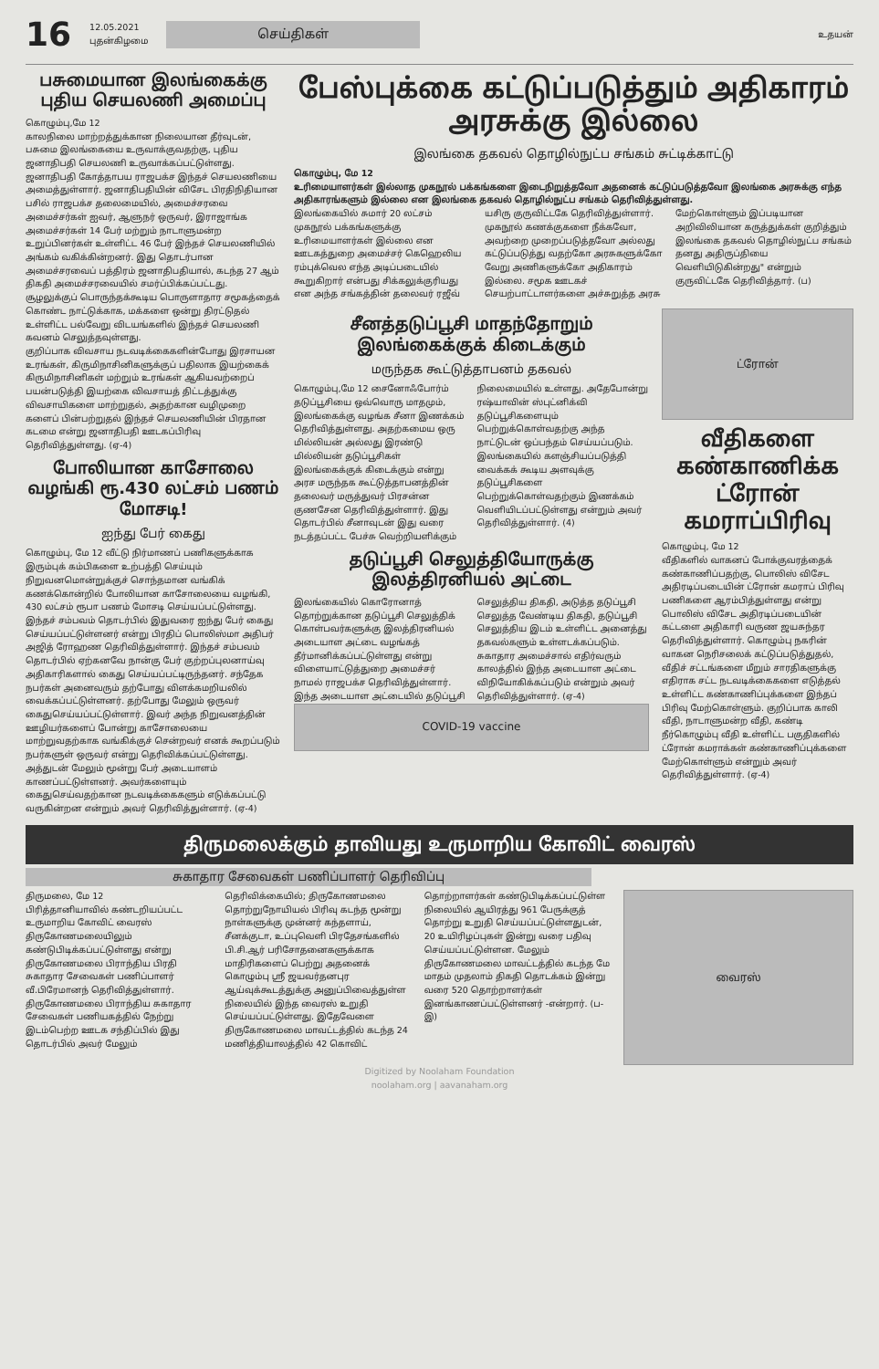16 12.05.2021
புதன்கிழமை செய்திகள் உதயன்
பசுமையான இலங்கைக்கு புதிய செயலணி அமைப்பு
கொழும்பு,மே 12
காலநிலை மாற்றத்துக்கான நிலையான தீர்வுடன், பசுமை இலங்கையை உருவாக்குவதற்கு, புதிய ஜனாதிபதி செயலணி உருவாக்கப்பட்டுள்ளது. ஜனாதிபதி கோத்தாபய ராஜபக்ச இந்தச் செயலணியை அமைத்துள்ளார். ஜனாதிபதியின் விசேட பிரதிநிதியான பசில் ராஜபக்ச தலைமையில், அமைச்சரவை அமைச்சர்கள் ஐவர், ஆளுநர் ஒருவர், இராஜாங்க அமைச்சர்கள் 14 பேர் மற்றும் நாடாளுமன்ற உறுப்பினர்கள் உள்ளிட்ட 46 பேர் இந்தச் செயலணியில் அங்கம் வகிக்கின்றனர். இது தொடர்பான அமைச்சரவைப் பத்திரம் ஜனாதிபதியால், கடந்த 27 ஆம் திகதி அமைச்சரவையில் சமர்ப்பிக்கப்பட்டது.
சூழலுக்குப் பொருந்தக்கூடிய பொருளாதார சமூகத்தைக் கொண்ட நாட்டுக்காக, மக்களை ஒன்று திரட்டுதல் உள்ளிட்ட பல்வேறு விடயங்களில் இந்தச் செயலணி கவனம் செலுத்தவுள்ளது.
குறிப்பாக விவசாய நடவடிக்கைகளின்போது இரசாயன உரங்கள், கிருமிநாசினிகளுக்குப் பதிலாக இயற்கைக் கிருமிநாசினிகள் மற்றும் உரங்கள் ஆகியவற்றைப் பயன்படுத்தி இயற்கை விவசாயத் திட்டத்துக்கு விவசாயிகளை மாற்றுதல், அதற்கான வழிமுறை களைப் பின்பற்றுதல் இந்தச் செயலணியின் பிரதான கடமை என்று ஜனாதிபதி ஊடகப்பிரிவு தெரிவித்துள்ளது. (ஏ-4)
போலியான காசோலை வழங்கி ரூ.430 லட்சம் பணம் மோசடி!
ஐந்து பேர் கைது
கொழும்பு, மே 12 வீட்டு நிர்மாணப் பணிகளுக்காக இரும்புக் கம்பிகளை உற்பத்தி செய்யும் நிறுவனமொன்றுக்குச் சொந்தமான வங்கிக் கணக்கொன்றில் போலியான காசோலையை வழங்கி, 430 லட்சம் ரூபா பணம் மோசடி செய்யப்பட்டுள்ளது.
இந்தச் சம்பவம் தொடர்பில் இதுவரை ஐந்து பேர் கைது செய்யப்பட்டுள்ளனர் என்று பிரதிப் பொலிஸ்மா அதிபர் அஜித் ரோஹண தெரிவித்துள்ளார். இந்தச் சம்பவம் தொடர்பில் ஏற்கனவே நான்கு பேர் குற்றப்புலனாய்வு அதிகாரிகளால் கைது செய்யப்பட்டிருந்தனர். சந்தேக நபர்கள் அனைவரும் தற்போது விளக்கமறியலில் வைக்கப்பட்டுள்ளனர். தற்போது மேலும் ஒருவர் கைதுசெய்யப்பட்டுள்ளார். இவர் அந்த நிறுவனத்தின் ஊழியர்களைப் போன்று காசோலையை மாற்றுவதற்காக வங்கிக்குச் சென்றவர் எனக் கூறப்படும் நபர்களுள் ஒருவர் என்று தெரிவிக்கப்பட்டுள்ளது.
அத்துடன் மேலும் மூன்று பேர் அடையாளம் காணப்பட்டுள்ளனர். அவர்களையும் கைதுசெய்வதற்கான நடவடிக்கைகளும் எடுக்கப்பட்டு வருகின்றன என்றும் அவர் தெரிவித்துள்ளார். (ஏ-4)
பேஸ்புக்கை கட்டுப்படுத்தும் அதிகாரம் அரசுக்கு இல்லை
இலங்கை தகவல் தொழில்நுட்ப சங்கம் சுட்டிக்காட்டு
கொழும்பு, மே 12
உரிமையாளர்கள் இல்லாத முகநூல் பக்கங்களை இடைநிறுத்தவோ அதனைக் கட்டுப்படுத்தவோ இலங்கை அரசுக்கு எந்த அதிகாரங்களும் இல்லை என இலங்கை தகவல் தொழில்நுட்ப சங்கம் தெரிவித்துள்ளது.
இலங்கையில் சுமார் 20 லட்சம் முகநூல் பக்கங்களுக்கு உரிமையாளர்கள் இல்லை என ஊடகத்துறை அமைச்சர் கெஹெலிய ரம்புக்வெல எந்த அடிப்படையில் கூறுகிறார் என்பது சிக்கலுக்குரியது என அந்த சங்கத்தின் தலைவர் ரஜீவ் யசிரு குருவிட்டகே தெரிவித்துள்ளார். முகநூல் கணக்குகளை நீக்கவோ, அவற்றை முறைப்படுத்தவோ அல்லது கட்டுப்படுத்து வதற்கோ அரசுகளுக்கோ வேறு அணிகளுக்கோ அதிகாரம் இல்லை. சமூக ஊடகச் செயற்பாட்டாளர்களை அச்சுறுத்த அரசு மேற்கொள்ளும் இப்படியான அறிவிலியான கருத்துக்கள் குறித்தும் இலங்கை தகவல் தொழில்நுட்ப சங்கம் தனது அதிருப்தியை வெளியிடுகின்றது" என்றும் குருவிட்டகே தெரிவித்தார். (ப)
சீனத்தடுப்பூசி மாதந்தோறும் இலங்கைக்குக் கிடைக்கும்
மருந்தக கூட்டுத்தாபனம் தகவல்
கொழும்பு,மே 12 சைனோஃபோர்ம் தடுப்பூசியை ஒவ்வொரு மாதமும், இலங்கைக்கு வழங்க சீனா இணக்கம் தெரிவித்துள்ளது. அதற்கமைய ஒரு மில்லியன் அல்லது இரண்டு மில்லியன் தடுப்பூசிகள் இலங்கைக்குக் கிடைக்கும் என்று அரச மருந்தக கூட்டுத்தாபனத்தின் தலைவர் மருத்துவர் பிரசன்ன குணசேன தெரிவித்துள்ளார். இது தொடர்பில் சீனாவுடன் இது வரை நடத்தப்பட்ட பேச்சு வெற்றியளிக்கும் நிலைமையில் உள்ளது. அதேபோன்று ரஷ்யாவின் ஸ்புட்னிக்வி தடுப்பூசிகளையும் பெற்றுக்கொள்வதற்கு அந்த நாட்டுடன் ஒப்பந்தம் செய்யப்படும். இலங்கையில் களஞ்சியப்படுத்தி வைக்கக் கூடிய அளவுக்கு தடுப்பூசிகளை பெற்றுக்கொள்வதற்கும் இணக்கம் வெளியிடப்பட்டுள்ளது என்றும் அவர் தெரிவித்துள்ளார். (4)
தடுப்பூசி செலுத்தியோருக்கு இலத்திரனியல் அட்டை
இலங்கையில் கொரோனாத் தொற்றுக்கான தடுப்பூசி செலுத்திக் கொள்பவர்களுக்கு இலத்திரனியல் அடையாள அட்டை வழங்கத் தீர்மானிக்கப்பட்டுள்ளது என்று விளையாட்டுத்துறை அமைச்சர் நாமல் ராஜபக்ச தெரிவித்துள்ளார். இந்த அடையாள அட்டையில் தடுப்பூசி செலுத்திய திகதி, அடுத்த தடுப்பூசி செலுத்த வேண்டிய திகதி, தடுப்பூசி செலுத்திய இடம் உள்ளிட்ட அனைத்து தகவல்களும் உள்ளடக்கப்படும். சுகாதார அமைச்சால் எதிர்வரும் காலத்தில் இந்த அடையாள அட்டை விநியோகிக்கப்படும் என்றும் அவர் தெரிவித்துள்ளார். (ஏ-4)
COVID-19 vaccine
ட்ரோன்
வீதிகளை கண்காணிக்க ட்ரோன் கமராப்பிரிவு
கொழும்பு, மே 12
வீதிகளில் வாகனப் போக்குவரத்தைக் கண்காணிப்பதற்கு, பொலிஸ் விசேட அதிரடிப்படையின் ட்ரோன் கமராப் பிரிவு பணிகளை ஆரம்பித்துள்ளது என்று பொலிஸ் விசேட அதிரடிப்படையின் கட்டளை அதிகாரி வருண ஜயசுந்தர தெரிவித்துள்ளார். கொழும்பு நகரின் வாகன நெரிசலைக் கட்டுப்படுத்துதல், வீதிச் சட்டங்களை மீறும் சாரதிகளுக்கு எதிராக சட்ட நடவடிக்கைகளை எடுத்தல் உள்ளிட்ட கண்காணிப்புக்களை இந்தப் பிரிவு மேற்கொள்ளும். குறிப்பாக காலி வீதி, நாடாளுமன்ற வீதி, கண்டி நீர்கொழும்பு வீதி உள்ளிட்ட பகுதிகளில் ட்ரோன் கமராக்கள் கண்காணிப்புக்களை மேற்கொள்ளும் என்றும் அவர் தெரிவித்துள்ளார். (ஏ-4)
திருமலைக்கும் தாவியது உருமாறிய கோவிட் வைரஸ்
சுகாதார சேவைகள் பணிப்பாளர் தெரிவிப்பு
திருமலை, மே 12
பிரித்தானியாவில் கண்டறியப்பட்ட உருமாறிய கோவிட் வைரஸ் திருகோணமலையிலும் கண்டுபிடிக்கப்பட்டுள்ளது என்று திருகோணமலை பிராந்திய பிரதி சுகாதார சேவைகள் பணிப்பாளர் வீ.பிரேமானந் தெரிவித்துள்ளார். திருகோணமலை பிராந்திய சுகாதார சேவைகள் பணியகத்தில் நேற்று இடம்பெற்ற ஊடக சந்திப்பில் இது தொடர்பில் அவர் மேலும் தெரிவிக்கையில்; திருகோணமலை தொற்றுநோயியல் பிரிவு கடந்த மூன்று நாள்களுக்கு முன்னர் கந்தளாய், சீனக்குடா, உப்புவெளி பிரதேசங்களில் பி.சி.ஆர் பரிசோதனைகளுக்காக மாதிரிகளைப் பெற்று அதனைக் கொழும்பு ஸ்ரீ ஜயவர்தனபுர ஆய்வுக்கூடத்துக்கு அனுப்பிவைத்துள்ள நிலையில் இந்த வைரஸ் உறுதி செய்யப்பட்டுள்ளது. இதேவேளை திருகோணமலை மாவட்டத்தில் கடந்த 24 மணித்தியாலத்தில் 42 கொவிட் தொற்றாளர்கள் கண்டுபிடிக்கப்பட்டுள்ள நிலையில் ஆயிரத்து 961 பேருக்குத் தொற்று உறுதி செய்யப்பட்டுள்ளதுடன், 20 உயிரிழப்புகள் இன்று வரை பதிவு செய்யப்பட்டுள்ளன. மேலும் திருகோணமலை மாவட்டத்தில் கடந்த மே மாதம் முதலாம் திகதி தொடக்கம் இன்று வரை 520 தொற்றாளர்கள் இனங்காணப்பட்டுள்ளனர் -என்றார். (ப-இ)
வைரஸ்
Digitized by Noolaham Foundation
noolaham.org | aavanaham.org